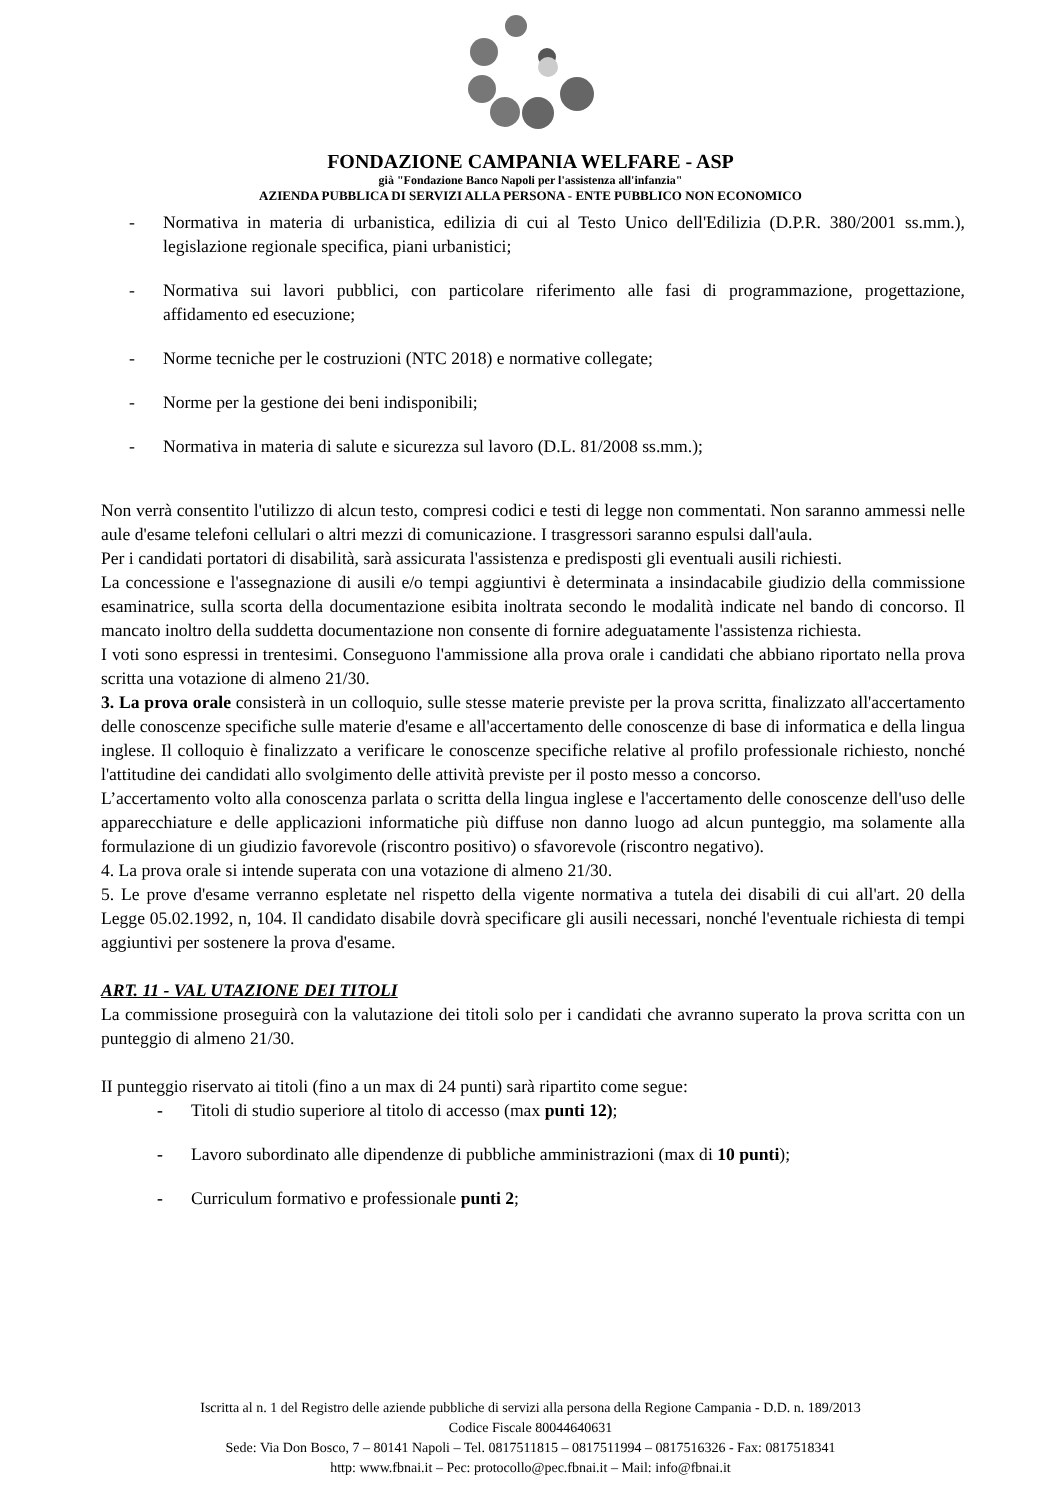FONDAZIONE CAMPANIA WELFARE - ASP
già "Fondazione Banco Napoli per l'assistenza all'infanzia"
AZIENDA PUBBLICA DI SERVIZI ALLA PERSONA - ENTE PUBBLICO NON ECONOMICO
- Normativa in materia di urbanistica, edilizia di cui al Testo Unico dell'Edilizia (D.P.R. 380/2001 ss.mm.), legislazione regionale specifica, piani urbanistici;
- Normativa sui lavori pubblici, con particolare riferimento alle fasi di programmazione, progettazione, affidamento ed esecuzione;
- Norme tecniche per le costruzioni (NTC 2018) e normative collegate;
- Norme per la gestione dei beni indisponibili;
- Normativa in materia di salute e sicurezza sul lavoro (D.L. 81/2008 ss.mm.);
Non verrà consentito l'utilizzo di alcun testo, compresi codici e testi di legge non commentati. Non saranno ammessi nelle aule d'esame telefoni cellulari o altri mezzi di comunicazione. I trasgressori saranno espulsi dall'aula.
Per i candidati portatori di disabilità, sarà assicurata l'assistenza e predisposti gli eventuali ausili richiesti.
La concessione e l'assegnazione di ausili e/o tempi aggiuntivi è determinata a insindacabile giudizio della commissione esaminatrice, sulla scorta della documentazione esibita inoltrata secondo le modalità indicate nel bando di concorso. Il mancato inoltro della suddetta documentazione non consente di fornire adeguatamente l'assistenza richiesta.
I voti sono espressi in trentesimi. Conseguono l'ammissione alla prova orale i candidati che abbiano riportato nella prova scritta una votazione di almeno 21/30.
3. La prova orale consisterà in un colloquio, sulle stesse materie previste per la prova scritta, finalizzato all'accertamento delle conoscenze specifiche sulle materie d'esame e all'accertamento delle conoscenze di base di informatica e della lingua inglese. Il colloquio è finalizzato a verificare le conoscenze specifiche relative al profilo professionale richiesto, nonché l'attitudine dei candidati allo svolgimento delle attività previste per il posto messo a concorso.
L’accertamento volto alla conoscenza parlata o scritta della lingua inglese e l'accertamento delle conoscenze dell'uso delle apparecchiature e delle applicazioni informatiche più diffuse non danno luogo ad alcun punteggio, ma solamente alla formulazione di un giudizio favorevole (riscontro positivo) o sfavorevole (riscontro negativo).
4. La prova orale si intende superata con una votazione di almeno 21/30.
5. Le prove d'esame verranno espletate nel rispetto della vigente normativa a tutela dei disabili di cui all'art. 20 della Legge 05.02.1992, n, 104. Il candidato disabile dovrà specificare gli ausili necessari, nonché l'eventuale richiesta di tempi aggiuntivi per sostenere la prova d'esame.
ART. 11 - VAL UTAZIONE DEI TITOLI
La commissione proseguirà con la valutazione dei titoli solo per i candidati che avranno superato la prova scritta con un punteggio di almeno 21/30.
II punteggio riservato ai titoli (fino a un max di 24 punti) sarà ripartito come segue:
- Titoli di studio superiore al titolo di accesso (max punti 12);
- Lavoro subordinato alle dipendenze di pubbliche amministrazioni (max di 10 punti);
- Curriculum formativo e professionale punti 2;
Iscritta al n. 1 del Registro delle aziende pubbliche di servizi alla persona della Regione Campania - D.D. n. 189/2013
Codice Fiscale 80044640631
Sede: Via Don Bosco, 7 – 80141 Napoli – Tel. 0817511815 – 0817511994 – 0817516326 - Fax: 0817518341
http: www.fbnai.it – Pec: protocollo@pec.fbnai.it – Mail: info@fbnai.it